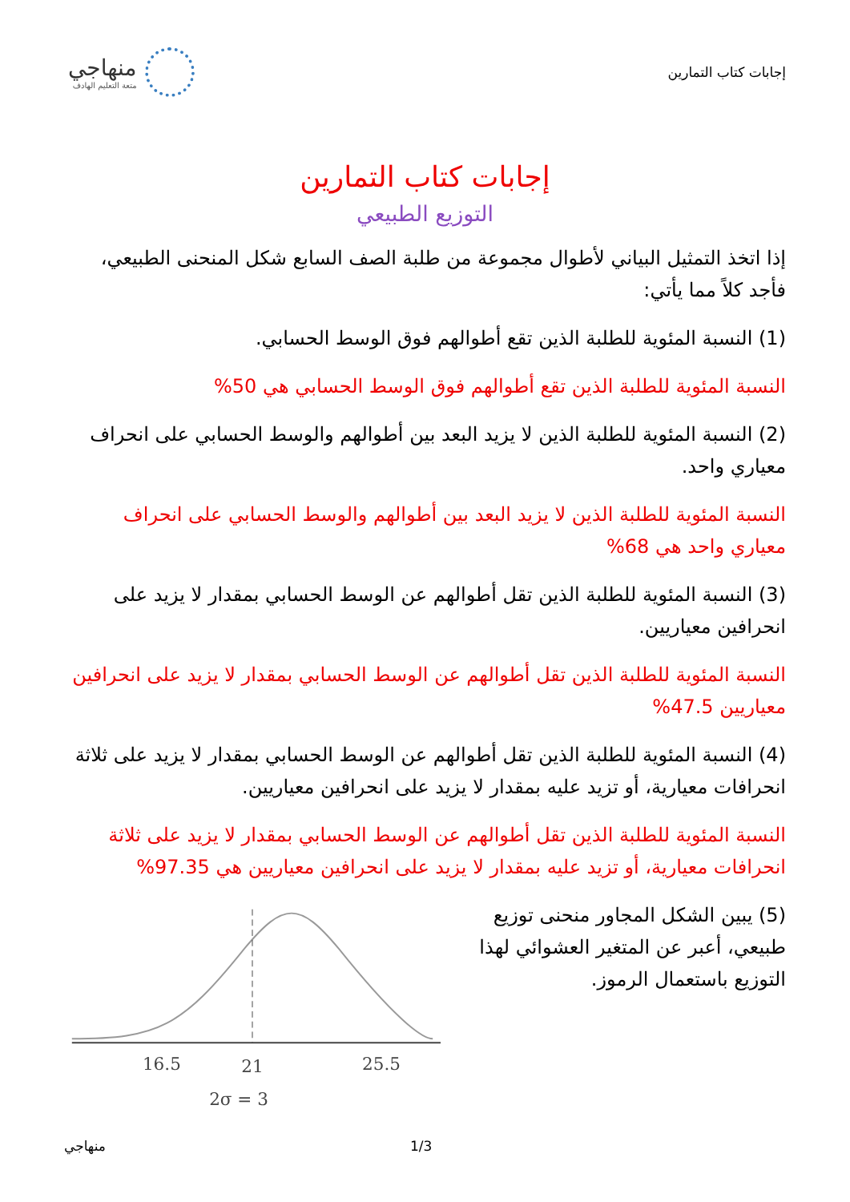إجابات كتاب التمارين
منهاجي
متعة التعليم الهادف
إجابات كتاب التمارين
التوزيع الطبيعي
إذا اتخذ التمثيل البياني لأطوال مجموعة من طلبة الصف السابع شكل المنحنى الطبيعي، فأجد كلاً مما يأتي:
(1) النسبة المئوية للطلبة الذين تقع أطوالهم فوق الوسط الحسابي.
النسبة المئوية للطلبة الذين تقع أطوالهم فوق الوسط الحسابي هي 50%
(2) النسبة المئوية للطلبة الذين لا يزيد البعد بين أطوالهم والوسط الحسابي على انحراف معياري واحد.
النسبة المئوية للطلبة الذين لا يزيد البعد بين أطوالهم والوسط الحسابي على انحراف معياري واحد هي 68%
(3) النسبة المئوية للطلبة الذين تقل أطوالهم عن الوسط الحسابي بمقدار لا يزيد على انحرافين معياريين.
النسبة المئوية للطلبة الذين تقل أطوالهم عن الوسط الحسابي بمقدار لا يزيد على انحرافين معياريين 47.5%
(4) النسبة المئوية للطلبة الذين تقل أطوالهم عن الوسط الحسابي بمقدار لا يزيد على ثلاثة انحرافات معيارية، أو تزيد عليه بمقدار لا يزيد على انحرافين معياريين.
النسبة المئوية للطلبة الذين تقل أطوالهم عن الوسط الحسابي بمقدار لا يزيد على ثلاثة انحرافات معيارية، أو تزيد عليه بمقدار لا يزيد على انحرافين معياريين هي 97.35%
(5) يبين الشكل المجاور منحنى توزيع طبيعي، أعبر عن المتغير العشوائي لهذا التوزيع باستعمال الرموز.
16.5
21
25.5
2σ = 3
منهاجي 1/3